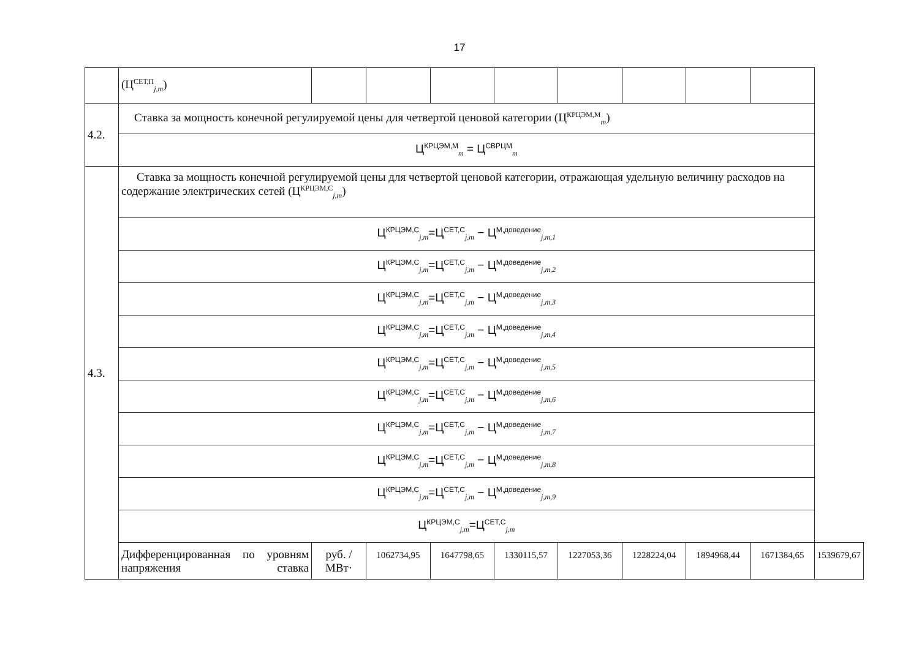17
| | (Ц<sup>СЕТ,П</sup><sub>j,m</sub>) | | | | | | | | | |
| 4.2. | Ставка за мощность конечной регулируемой цены для четвертой ценовой категории (Ц<sup>КРЦЭМ,М</sup><sub>m</sub>) | | | | | | | | | |
| | Ц<sup>КРЦЭМ,М</sup><sub>m</sub> = Ц<sup>СВРЦМ</sup><sub>m</sub> | | | | | | | | | |
| 4.3. | Ставка за мощность конечной регулируемой цены для четвертой ценовой категории, отражающая удельную величину расходов на содержание электрических сетей (Ц<sup>КРЦЭМ,С</sup><sub>j,m</sub>) | | | | | | | | | |
| | Ц<sup>КРЦЭМ,С</sup><sub>j,m</sub>=Ц<sup>СЕТ,С</sup><sub>j,m</sub> − Ц<sup>М,доведение</sup><sub>j,m,1</sub> | | | | | | | | | |
| | Ц<sup>КРЦЭМ,С</sup><sub>j,m</sub>=Ц<sup>СЕТ,С</sup><sub>j,m</sub> − Ц<sup>М,доведение</sup><sub>j,m,2</sub> | | | | | | | | | |
| | Ц<sup>КРЦЭМ,С</sup><sub>j,m</sub>=Ц<sup>СЕТ,С</sup><sub>j,m</sub> − Ц<sup>М,доведение</sup><sub>j,m,3</sub> | | | | | | | | | |
| | Ц<sup>КРЦЭМ,С</sup><sub>j,m</sub>=Ц<sup>СЕТ,С</sup><sub>j,m</sub> − Ц<sup>М,доведение</sup><sub>j,m,4</sub> | | | | | | | | | |
| | Ц<sup>КРЦЭМ,С</sup><sub>j,m</sub>=Ц<sup>СЕТ,С</sup><sub>j,m</sub> − Ц<sup>М,доведение</sup><sub>j,m,5</sub> | | | | | | | | | |
| | Ц<sup>КРЦЭМ,С</sup><sub>j,m</sub>=Ц<sup>СЕТ,С</sup><sub>j,m</sub> − Ц<sup>М,доведение</sup><sub>j,m,6</sub> | | | | | | | | | |
| | Ц<sup>КРЦЭМ,С</sup><sub>j,m</sub>=Ц<sup>СЕТ,С</sup><sub>j,m</sub> − Ц<sup>М,доведение</sup><sub>j,m,7</sub> | | | | | | | | | |
| | Ц<sup>КРЦЭМ,С</sup><sub>j,m</sub>=Ц<sup>СЕТ,С</sup><sub>j,m</sub> − Ц<sup>М,доведение</sup><sub>j,m,8</sub> | | | | | | | | | |
| | Ц<sup>КРЦЭМ,С</sup><sub>j,m</sub>=Ц<sup>СЕТ,С</sup><sub>j,m</sub> − Ц<sup>М,доведение</sup><sub>j,m,9</sub> | | | | | | | | | |
| | Ц<sup>КРЦЭМ,С</sup><sub>j,m</sub>=Ц<sup>СЕТ,С</sup><sub>j,m</sub> | | | | | | | | | |
| | Дифференцированная по уровням напряжения ставка | руб. /МВт· | 1062734,95 | 1647798,65 | 1330115,57 | 1227053,36 | 1228224,04 | 1894968,44 | 1671384,65 | 1539679,67 |